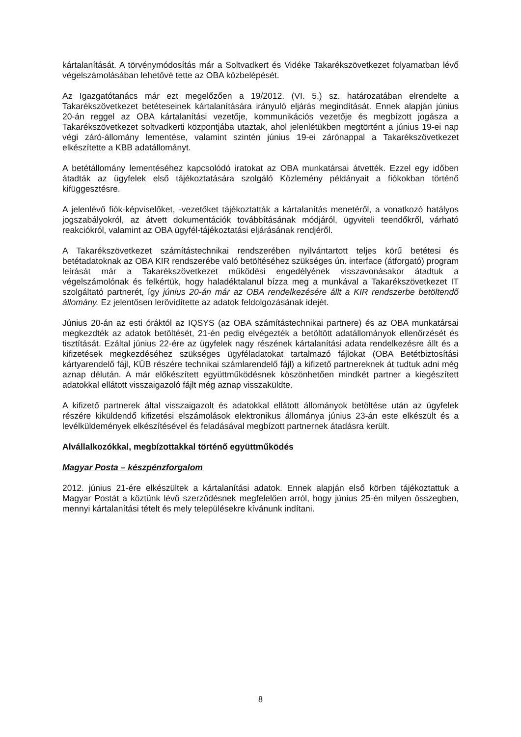kártalanítását. A törvénymódosítás már a Soltvadkert és Vidéke Takarékszövetkezet folyamatban lévő végelszámolásában lehetővé tette az OBA közbelépését.
Az Igazgatótanács már ezt megelőzően a 19/2012. (VI. 5.) sz. határozatában elrendelte a Takarékszövetkezet betéteseinek kártalanítására irányuló eljárás megindítását. Ennek alapján június 20-án reggel az OBA kártalanítási vezetője, kommunikációs vezetője és megbízott jogásza a Takarékszövetkezet soltvadkerti központjába utaztak, ahol jelenlétükben megtörtént a június 19-ei nap végi záró-állomány lementése, valamint szintén június 19-ei zárónappal a Takarékszövetkezet elkészítette a KBB adatállományt.
A betétállomány lementéséhez kapcsolódó iratokat az OBA munkatársai átvették. Ezzel egy időben átadták az ügyfelek első tájékoztatására szolgáló Közlemény példányait a fiókokban történő kifüggesztésre.
A jelenlévő fiók-képviselőket, -vezetőket tájékoztatták a kártalanítás menetéről, a vonatkozó hatályos jogszabályokról, az átvett dokumentációk továbbításának módjáról, ügyviteli teendőkről, várható reakciókról, valamint az OBA ügyfél-tájékoztatási eljárásának rendjéről.
A Takarékszövetkezet számítástechnikai rendszerében nyilvántartott teljes körű betétesi és betétadatoknak az OBA KIR rendszerébe való betöltéséhez szükséges ún. interface (átforgató) program leírását már a Takarékszövetkezet működési engedélyének visszavonásakor átadtuk a végelszámolónak és felkértük, hogy haladéktalanul bízza meg a munkával a Takarékszövetkezet IT szolgáltató partnerét, így június 20-án már az OBA rendelkezésére állt a KIR rendszerbe betöltendő állomány. Ez jelentősen lerövidítette az adatok feldolgozásának idejét.
Június 20-án az esti óráktól az IQSYS (az OBA számítástechnikai partnere) és az OBA munkatársai megkezdték az adatok betöltését, 21-én pedig elvégezték a betöltött adatállományok ellenőrzését és tisztítását. Ezáltal június 22-ére az ügyfelek nagy részének kártalanítási adata rendelkezésre állt és a kifizetések megkezdéséhez szükséges ügyféladatokat tartalmazó fájlokat (OBA Betétbiztosítási kártyarendelő fájl, KÜB részére technikai számlarendelő fájl) a kifizető partnereknek át tudtuk adni még aznap délután. A már előkészített együttműködésnek köszönhetően mindkét partner a kiegészített adatokkal ellátott visszaigazoló fájlt még aznap visszaküldte.
A kifizető partnerek által visszaigazolt és adatokkal ellátott állományok betöltése után az ügyfelek részére kiküldendő kifizetési elszámolások elektronikus állománya június 23-án este elkészült és a levélküldemények elkészítésével és feladásával megbízott partnernek átadásra került.
Alvállalkozókkal, megbízottakkal történő együttműködés
Magyar Posta – készpénzforgalom
2012. június 21-ére elkészültek a kártalanítási adatok. Ennek alapján első körben tájékoztattuk a Magyar Postát a köztünk lévő szerződésnek megfelelően arról, hogy június 25-én milyen összegben, mennyi kártalanítási tételt és mely településekre kívánunk indítani.
8